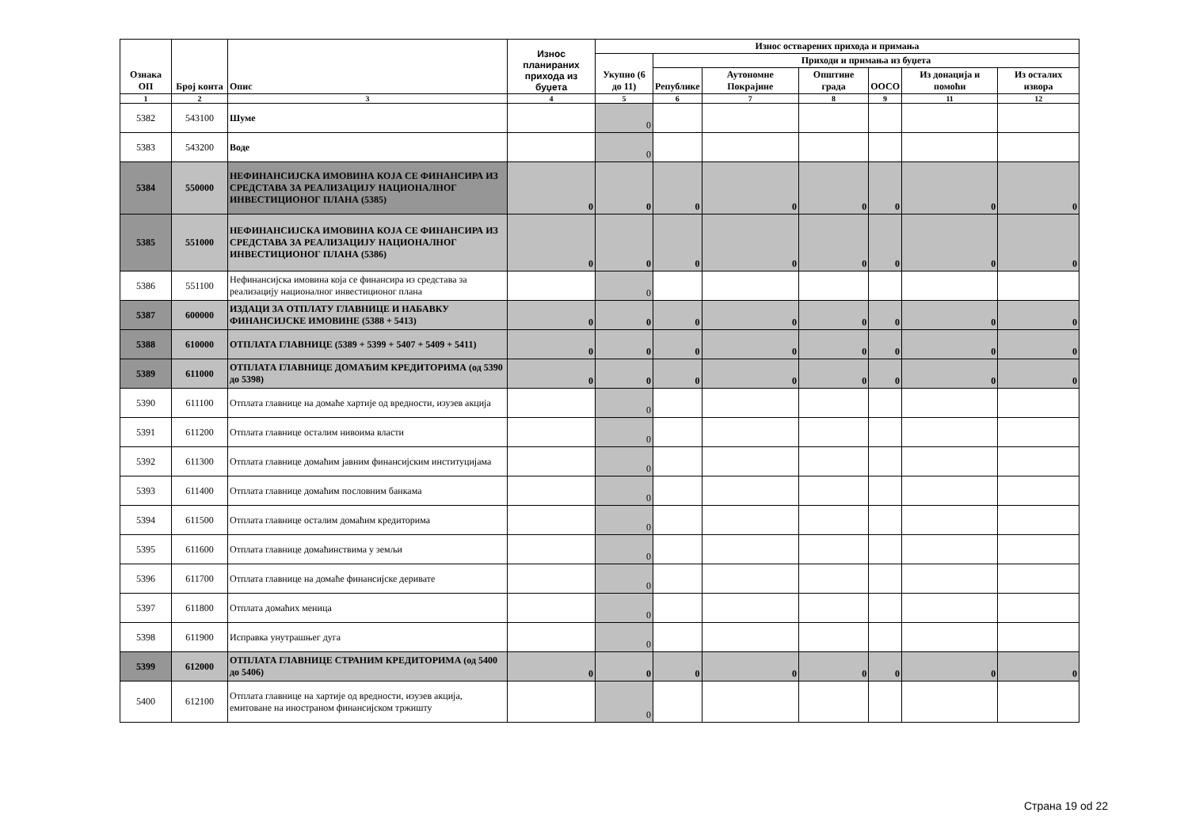| Ознака ОП | Број конта | Опис | Износ планираних прихода из буџета | Износ остварених прихода и примања | | | | | | |
| --- | --- | --- | --- | --- | --- | --- | --- | --- | --- | --- |
| | | | | Укупно (6 до 11) | Приходи и примања из буџета | | | | | |
| | | | | | Републике | Аутономне Покрајине | Општине града | ООСО | Из донација и помоћи | Из осталих извора |
| 1 | 2 | 3 | 4 | 5 | 6 | 7 | 8 | 9 | 11 | 12 |
| 5382 | 543100 | Шуме | | 0 | | | | | | |
| 5383 | 543200 | Воде | | 0 | | | | | | |
| 5384 | 550000 | НЕФИНАНСИЈСКА ИМОВИНА КОЈА СЕ ФИНАНСИРА ИЗ СРЕДСТАВА ЗА РЕАЛИЗАЦИЈУ НАЦИОНАЛНОГ ИНВЕСТИЦИОНОГ ПЛАНА (5385) | 0 | 0 | 0 | 0 | 0 | 0 | 0 | 0 |
| 5385 | 551000 | НЕФИНАНСИЈСКА ИМОВИНА КОЈА СЕ ФИНАНСИРА ИЗ СРЕДСТАВА ЗА РЕАЛИЗАЦИЈУ НАЦИОНАЛНОГ ИНВЕСТИЦИОНОГ ПЛАНА (5386) | 0 | 0 | 0 | 0 | 0 | 0 | 0 | 0 |
| 5386 | 551100 | Нефинансијска имовина која се финансира из средстава за реализацију националног инвестиционог плана | | 0 | | | | | | |
| 5387 | 600000 | ИЗДАЦИ ЗА ОТПЛАТУ ГЛАВНИЦЕ И НАБАВКУ ФИНАНСИЈСКЕ ИМОВИНЕ (5388 + 5413) | 0 | 0 | 0 | 0 | 0 | 0 | 0 | 0 |
| 5388 | 610000 | ОТПЛАТА ГЛАВНИЦЕ (5389 + 5399 + 5407 + 5409 + 5411) | 0 | 0 | 0 | 0 | 0 | 0 | 0 | 0 |
| 5389 | 611000 | ОТПЛАТА ГЛАВНИЦЕ ДОМАЋИМ КРЕДИТОРИМА (од 5390 до 5398) | 0 | 0 | 0 | 0 | 0 | 0 | 0 | 0 |
| 5390 | 611100 | Отплата главнице на домаће хартије од вредности, изузев акција | | 0 | | | | | | |
| 5391 | 611200 | Отплата главнице осталим нивоима власти | | 0 | | | | | | |
| 5392 | 611300 | Отплата главнице домаћим јавним финансијским институцијама | | 0 | | | | | | |
| 5393 | 611400 | Отплата главнице домаћим пословним банкама | | 0 | | | | | | |
| 5394 | 611500 | Отплата главнице осталим домаћим кредиторима | | 0 | | | | | | |
| 5395 | 611600 | Отплата главнице домаћинствима у земљи | | 0 | | | | | | |
| 5396 | 611700 | Отплата главнице на домаће финансијске деривате | | 0 | | | | | | |
| 5397 | 611800 | Отплата домаћих меница | | 0 | | | | | | |
| 5398 | 611900 | Исправка унутрашњег дуга | | 0 | | | | | | |
| 5399 | 612000 | ОТПЛАТА ГЛАВНИЦЕ СТРАНИМ КРЕДИТОРИМА (од 5400 до 5406) | 0 | 0 | 0 | 0 | 0 | 0 | 0 | 0 |
| 5400 | 612100 | Отплата главнице на хартије од вредности, изузев акција, емитоване на иностраном финансијском тржишту | | 0 | | | | | | |
Страна 19 od 22